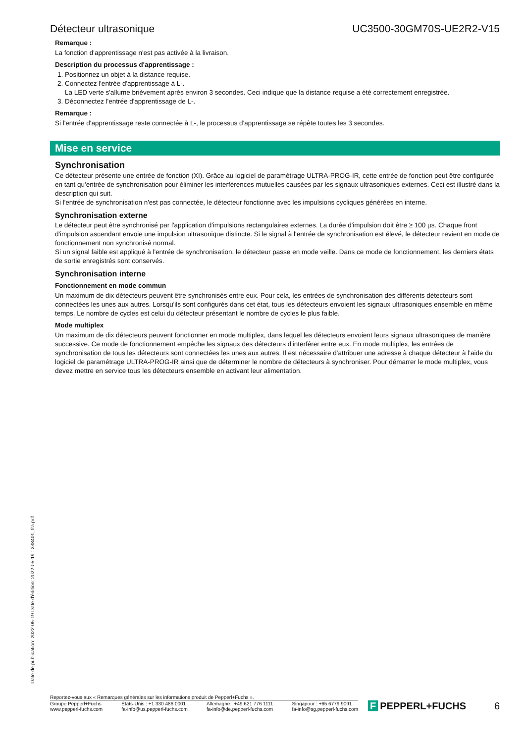Détecteur ultrasonique UC3500-30GM70S-UE2R2-V15
Remarque :
La fonction d'apprentissage n'est pas activée à la livraison.
Description du processus d'apprentissage :
1. Positionnez un objet à la distance requise.
2. Connectez l'entrée d'apprentissage à L-.
La LED verte s'allume brièvement après environ 3 secondes. Ceci indique que la distance requise a été correctement enregistrée.
3. Déconnectez l'entrée d'apprentissage de L-.
Remarque :
Si l'entrée d'apprentissage reste connectée à L-, le processus d'apprentissage se répète toutes les 3 secondes.
Mise en service
Synchronisation
Ce détecteur présente une entrée de fonction (XI). Grâce au logiciel de paramétrage ULTRA-PROG-IR, cette entrée de fonction peut être configurée en tant qu'entrée de synchronisation pour éliminer les interférences mutuelles causées par les signaux ultrasoniques externes. Ceci est illustré dans la description qui suit.
Si l'entrée de synchronisation n'est pas connectée, le détecteur fonctionne avec les impulsions cycliques générées en interne.
Synchronisation externe
Le détecteur peut être synchronisé par l'application d'impulsions rectangulaires externes. La durée d'impulsion doit être ≥ 100 µs. Chaque front d'impulsion ascendant envoie une impulsion ultrasonique distincte. Si le signal à l'entrée de synchronisation est élevé, le détecteur revient en mode de fonctionnement non synchronisé normal.
Si un signal faible est appliqué à l'entrée de synchronisation, le détecteur passe en mode veille. Dans ce mode de fonctionnement, les derniers états de sortie enregistrés sont conservés.
Synchronisation interne
Fonctionnement en mode commun
Un maximum de dix détecteurs peuvent être synchronisés entre eux. Pour cela, les entrées de synchronisation des différents détecteurs sont connectées les unes aux autres. Lorsqu'ils sont configurés dans cet état, tous les détecteurs envoient les signaux ultrasoniques ensemble en même temps. Le nombre de cycles est celui du détecteur présentant le nombre de cycles le plus faible.
Mode multiplex
Un maximum de dix détecteurs peuvent fonctionner en mode multiplex, dans lequel les détecteurs envoient leurs signaux ultrasoniques de manière successive. Ce mode de fonctionnement empêche les signaux des détecteurs d'interférer entre eux. En mode multiplex, les entrées de synchronisation de tous les détecteurs sont connectées les unes aux autres. Il est nécessaire d'attribuer une adresse à chaque détecteur à l'aide du logiciel de paramétrage ULTRA-PROG-IR ainsi que de déterminer le nombre de détecteurs à synchroniser. Pour démarrer le mode multiplex, vous devez mettre en service tous les détecteurs ensemble en activant leur alimentation.
Date de publication: 2022-05-19 Date d'édition: 2022-05-19 : 238401_fra.pdf
Reportez-vous aux « Remarques générales sur les informations produit de Pepperl+Fuchs ».
Groupe Pepperl+Fuchs
www.pepperl-fuchs.com
États-Unis : +1 330 486 0001
fa-info@us.pepperl-fuchs.com
Allemagne : +49 621 776 1111
fa-info@de.pepperl-fuchs.com
Singapour : +65 6779 9091
fa-info@sg.pepperl-fuchs.com
F PEPPERL+FUCHS
6